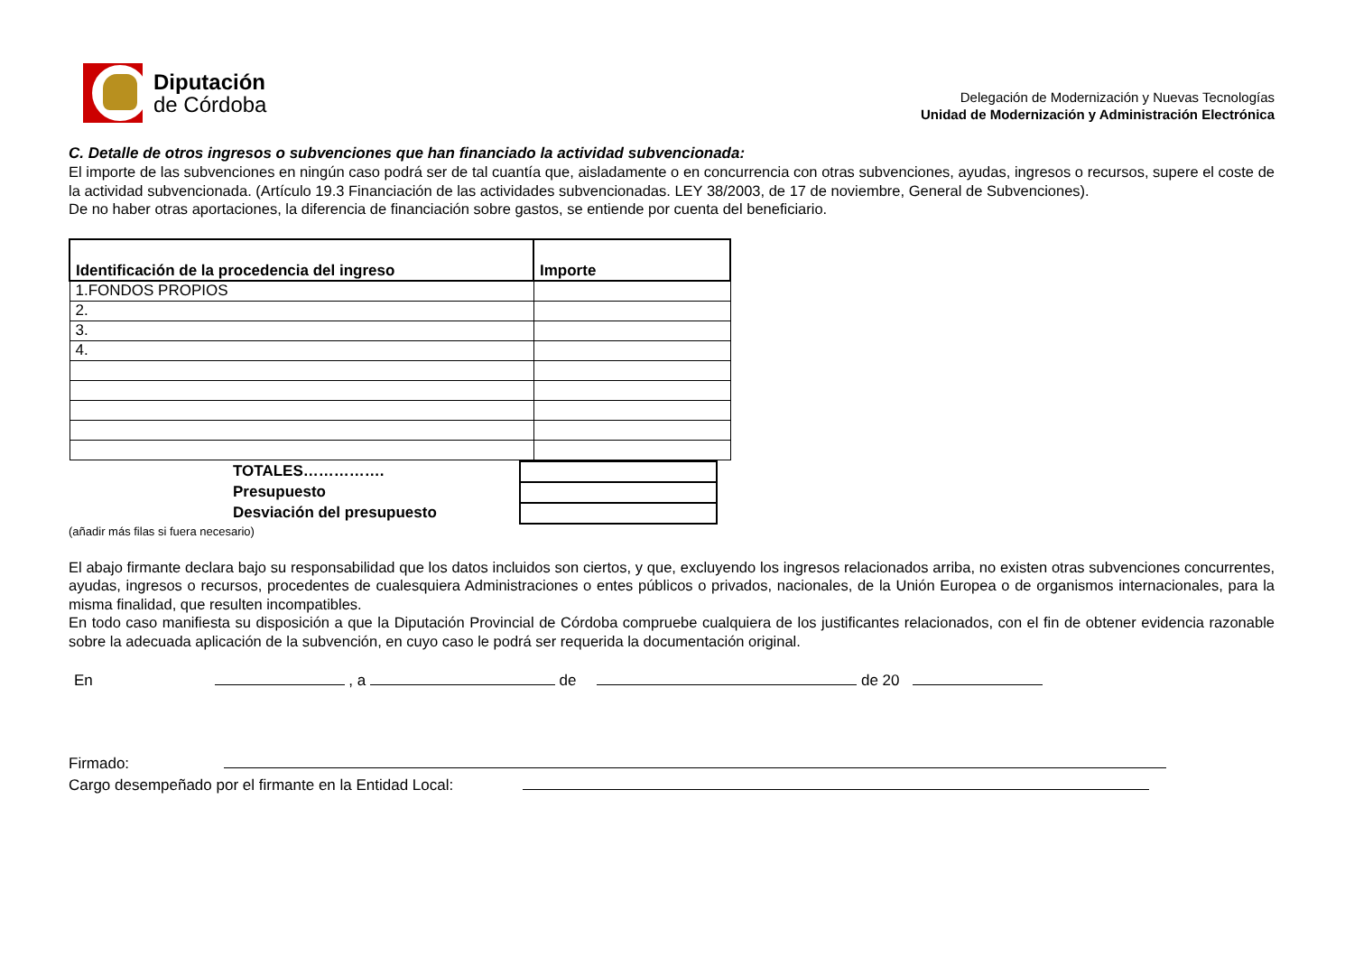Diputación
de Córdoba
Delegación de Modernización y Nuevas Tecnologías
Unidad de Modernización y Administración Electrónica
C. Detalle de otros ingresos o subvenciones que han financiado la actividad subvencionada:
El importe de las subvenciones en ningún caso podrá ser de tal cuantía que, aisladamente o en concurrencia con otras subvenciones, ayudas, ingresos o recursos, supere el coste de la actividad subvencionada. (Artículo 19.3 Financiación de las actividades subvencionadas. LEY 38/2003, de 17 de noviembre, General de Subvenciones).
De no haber otras aportaciones, la diferencia de financiación sobre gastos, se entiende por cuenta del beneficiario.
| Identificación de la procedencia del ingreso | Importe |
| --- | --- |
| 1.FONDOS PROPIOS | |
| 2. | |
| 3. | |
| 4. | |
| TOTALES……………. | |
| Presupuesto | |
| Desviación del presupuesto | |
(añadir más filas si fuera necesario)
El abajo firmante declara bajo su responsabilidad que los datos incluidos son ciertos, y que, excluyendo los ingresos relacionados arriba, no existen otras subvenciones concurrentes, ayudas, ingresos o recursos, procedentes de cualesquiera Administraciones o entes públicos o privados, nacionales, de la Unión Europea o de organismos internacionales, para la misma finalidad, que resulten incompatibles.
En todo caso manifiesta su disposición a que la Diputación Provincial de Córdoba compruebe cualquiera de los justificantes relacionados, con el fin de obtener evidencia razonable sobre la adecuada aplicación de la subvención, en cuyo caso le podrá ser requerida la documentación original.
En , a de de 20
Firmado:
Cargo desempeñado por el firmante en la Entidad Local: